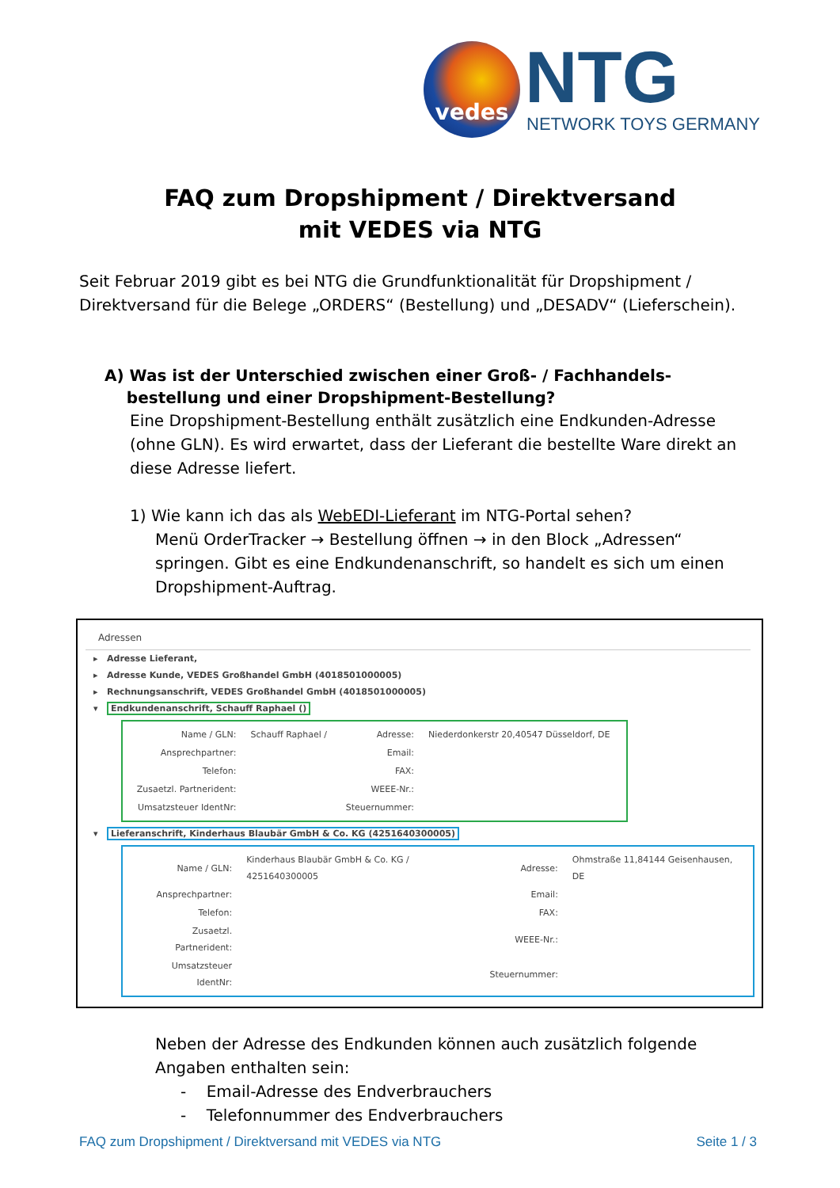vedes NTG NETWORK TOYS GERMANY
FAQ zum Dropshipment / Direktversand
mit VEDES via NTG
Seit Februar 2019 gibt es bei NTG die Grundfunktionalität für Dropshipment / Direktversand für die Belege „ORDERS“ (Bestellung) und „DESADV“ (Lieferschein).
A) Was ist der Unterschied zwischen einer Groß- / Fachhandels-
bestellung und einer Dropshipment-Bestellung?
Eine Dropshipment-Bestellung enthält zusätzlich eine Endkunden-Adresse (ohne GLN). Es wird erwartet, dass der Lieferant die bestellte Ware direkt an diese Adresse liefert.
1) Wie kann ich das als WebEDI-Lieferant im NTG-Portal sehen?
Menü OrderTracker → Bestellung öffnen → in den Block „Adressen“ springen. Gibt es eine Endkundenanschrift, so handelt es sich um einen Dropshipment-Auftrag.
Adressen
▸ Adresse Lieferant,
▸ Adresse Kunde, VEDES Großhandel GmbH (4018501000005)
▸ Rechnungsanschrift, VEDES Großhandel GmbH (4018501000005)
▾ Endkundenanschrift, Schauff Raphael ()
| Name / GLN: | Schauff Raphael / | Adresse: | Niederdonkerstr 20,40547 Düsseldorf, DE |
| Ansprechpartner: | | Email: | |
| Telefon: | | FAX: | |
| Zusaetzl. Partnerident: | | WEEE-Nr.: | |
| Umsatzsteuer IdentNr: | | Steuernummer: | |
▾ Lieferanschrift, Kinderhaus Blaubär GmbH & Co. KG (4251640300005)
| Name / GLN: | Kinderhaus Blaubär GmbH & Co. KG / 4251640300005 | Adresse: | Ohmstraße 11,84144 Geisenhausen, DE |
| Ansprechpartner: | | Email: | |
| Telefon: | | FAX: | |
| Zusaetzl. Partnerident: | | WEEE-Nr.: | |
| Umsatzsteuer IdentNr: | | Steuernummer: | |
Neben der Adresse des Endkunden können auch zusätzlich folgende Angaben enthalten sein:
- Email-Adresse des Endverbrauchers
- Telefonnummer des Endverbrauchers
FAQ zum Dropshipment / Direktversand mit VEDES via NTG Seite 1 / 3